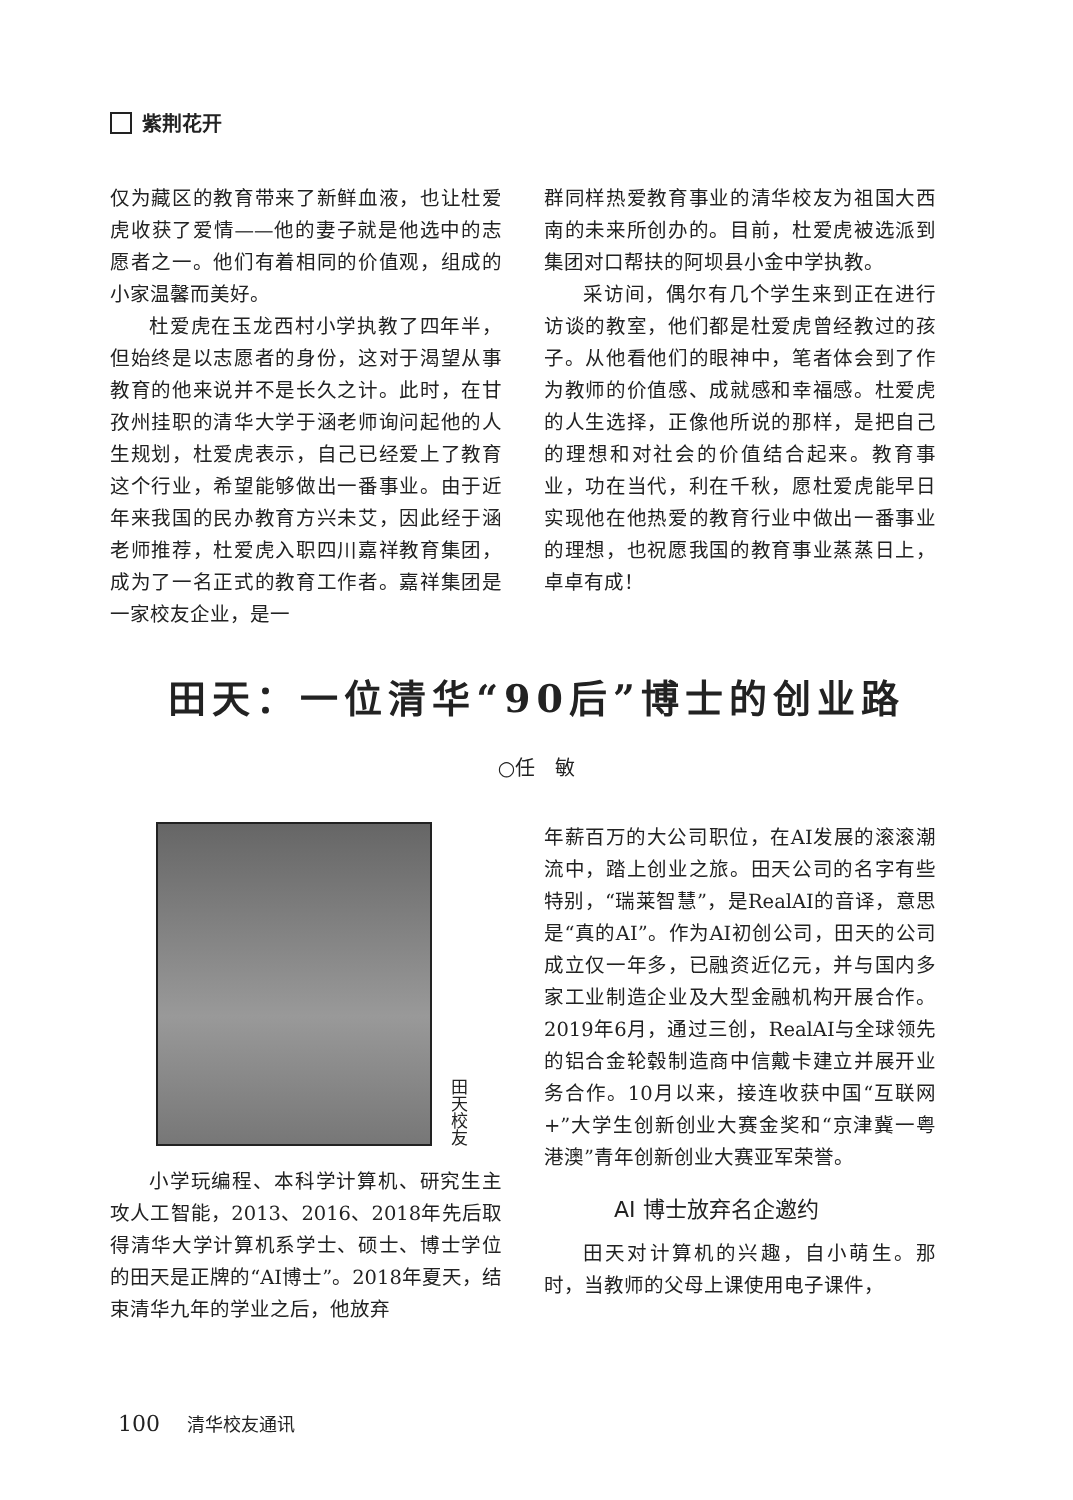紫荆花开
仅为藏区的教育带来了新鲜血液，也让杜爱虎收获了爱情——他的妻子就是他选中的志愿者之一。他们有着相同的价值观，组成的小家温馨而美好。
杜爱虎在玉龙西村小学执教了四年半，但始终是以志愿者的身份，这对于渴望从事教育的他来说并不是长久之计。此时，在甘孜州挂职的清华大学于涵老师询问起他的人生规划，杜爱虎表示，自己已经爱上了教育这个行业，希望能够做出一番事业。由于近年来我国的民办教育方兴未艾，因此经于涵老师推荐，杜爱虎入职四川嘉祥教育集团，成为了一名正式的教育工作者。嘉祥集团是一家校友企业，是一
群同样热爱教育事业的清华校友为祖国大西南的未来所创办的。目前，杜爱虎被选派到集团对口帮扶的阿坝县小金中学执教。
采访间，偶尔有几个学生来到正在进行访谈的教室，他们都是杜爱虎曾经教过的孩子。从他看他们的眼神中，笔者体会到了作为教师的价值感、成就感和幸福感。杜爱虎的人生选择，正像他所说的那样，是把自己的理想和对社会的价值结合起来。教育事业，功在当代，利在千秋，愿杜爱虎能早日实现他在他热爱的教育行业中做出一番事业的理想，也祝愿我国的教育事业蒸蒸日上，卓卓有成！
田天：一位清华“90后”博士的创业路
○任　敏
田天校友
小学玩编程、本科学计算机、研究生主攻人工智能，2013、2016、2018年先后取得清华大学计算机系学士、硕士、博士学位的田天是正牌的“AI博士”。2018年夏天，结束清华九年的学业之后，他放弃
年薪百万的大公司职位，在AI发展的滚滚潮流中，踏上创业之旅。田天公司的名字有些特别，“瑞莱智慧”，是RealAI的音译，意思是“真的AI”。作为AI初创公司，田天的公司成立仅一年多，已融资近亿元，并与国内多家工业制造企业及大型金融机构开展合作。2019年6月，通过三创，RealAI与全球领先的铝合金轮毂制造商中信戴卡建立并展开业务合作。10月以来，接连收获中国“互联网+”大学生创新创业大赛金奖和“京津冀一粤港澳”青年创新创业大赛亚军荣誉。
AI 博士放弃名企邀约
田天对计算机的兴趣，自小萌生。那时，当教师的父母上课使用电子课件，
100 清华校友通讯